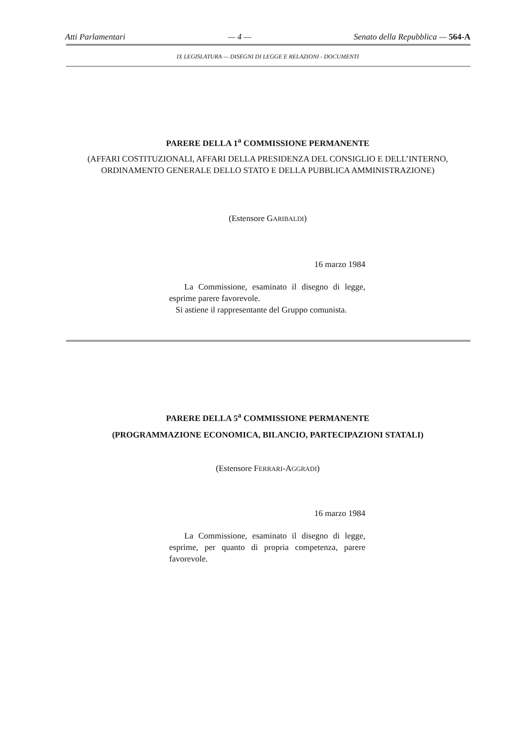Atti Parlamentari — 4 — Senato della Repubblica — 564-A
IX LEGISLATURA — DISEGNI DI LEGGE E RELAZIONI - DOCUMENTI
PARERE DELLA 1<sup>a</sup> COMMISSIONE PERMANENTE
(AFFARI COSTITUZIONALI, AFFARI DELLA PRESIDENZA DEL CONSIGLIO E DELL’INTERNO, ORDINAMENTO GENERALE DELLO STATO E DELLA PUBBLICA AMMINISTRAZIONE)
(Estensore GARIBALDI)
16 marzo 1984
La Commissione, esaminato il disegno di legge, esprime parere favorevole.
Si astiene il rappresentante del Gruppo comunista.
PARERE DELLA 5<sup>a</sup> COMMISSIONE PERMANENTE
(PROGRAMMAZIONE ECONOMICA, BILANCIO, PARTECIPAZIONI STATALI)
(Estensore FERRARI-AGGRADI)
16 marzo 1984
La Commissione, esaminato il disegno di legge, esprime, per quanto di propria competenza, parere favorevole.